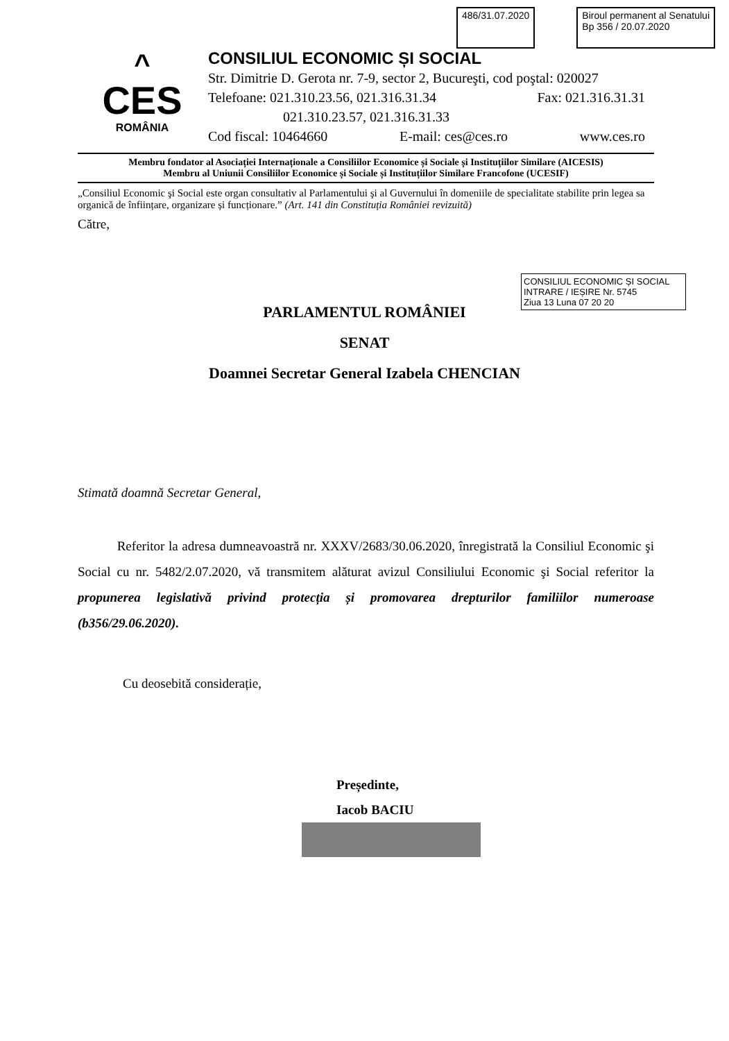486/31.07.2020 Biroul permanent al Senatului
Bp 356 / 20.07.2020
^
CES
ROMÂNIA
CONSILIUL ECONOMIC ȘI SOCIAL
Str. Dimitrie D. Gerota nr. 7-9, sector 2, Bucureşti, cod poştal: 020027
Telefoane: 021.310.23.56, 021.316.31.34 Fax: 021.316.31.31
021.310.23.57, 021.316.31.33
Cod fiscal: 10464660 E-mail: ces@ces.ro www.ces.ro
Membru fondator al Asociației Internaționale a Consiliilor Economice și Sociale și Instituțiilor Similare (AICESIS)
Membru al Uniunii Consiliilor Economice și Sociale și Instituțiilor Similare Francofone (UCESIF)
„Consiliul Economic şi Social este organ consultativ al Parlamentului şi al Guvernului în domeniile de specialitate stabilite prin legea sa organică de înființare, organizare și funcționare.” (Art. 141 din Constituția României revizuită)
Către,
CONSILIUL ECONOMIC ȘI SOCIAL
INTRARE / IEȘIRE Nr. 5745
Ziua 13 Luna 07 20 20
PARLAMENTUL ROMÂNIEI
SENAT
Doamnei Secretar General Izabela CHENCIAN
Stimată doamnă Secretar General,
Referitor la adresa dumneavoastră nr. XXXV/2683/30.06.2020, înregistrată la Consiliul Economic şi Social cu nr. 5482/2.07.2020, vă transmitem alăturat avizul Consiliului Economic şi Social referitor la propunerea legislativă privind protecția și promovarea drepturilor familiilor numeroase (b356/29.06.2020).
Cu deosebită considerație,
Președinte,
Iacob BACIU